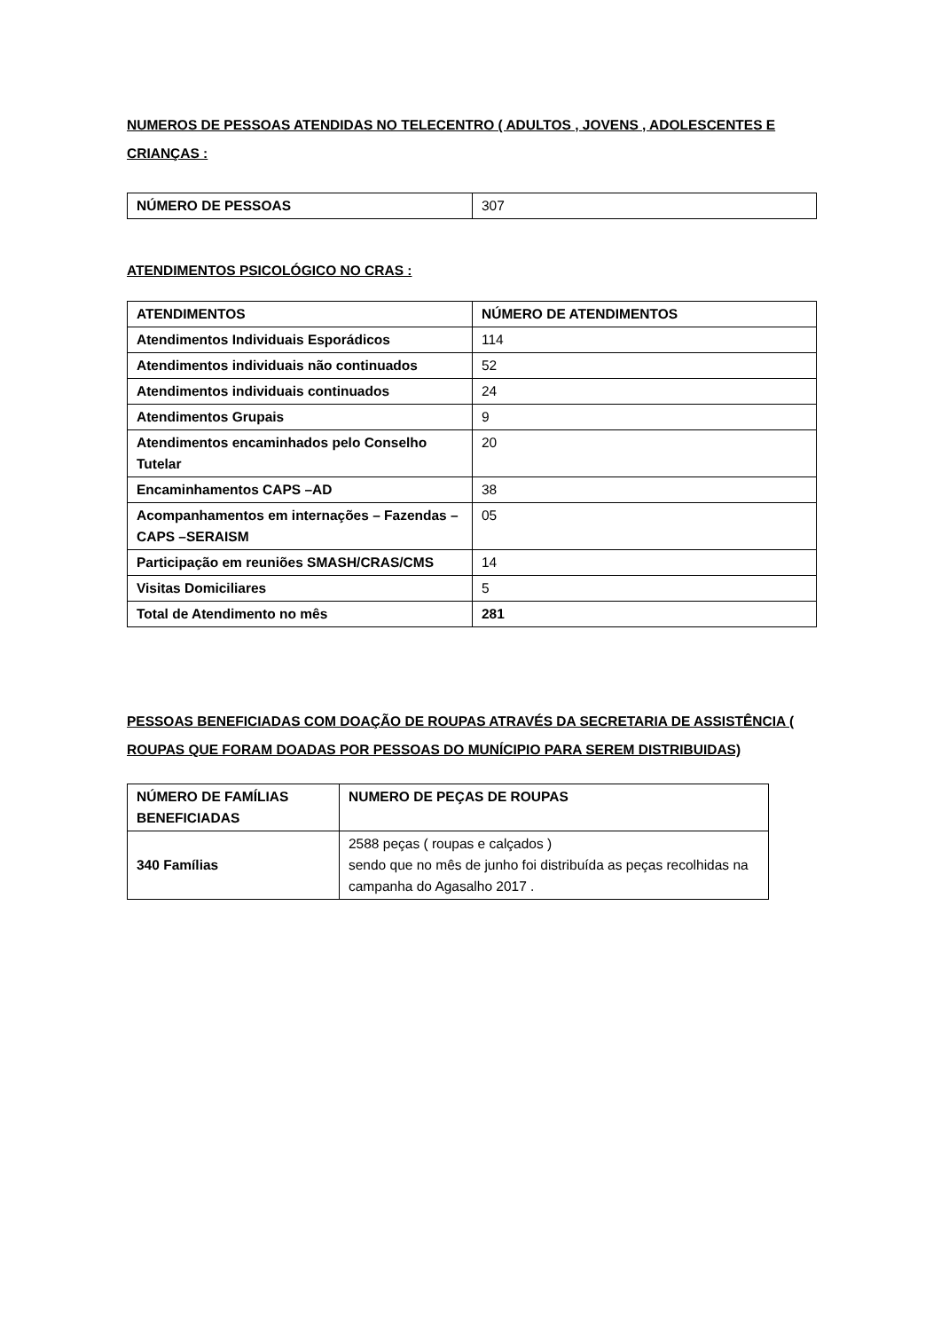NUMEROS DE PESSOAS ATENDIDAS NO TELECENTRO ( ADULTOS , JOVENS , ADOLESCENTES E CRIANÇAS :
| NÚMERO DE PESSOAS | 307 |
ATENDIMENTOS PSICOLÓGICO NO CRAS :
| ATENDIMENTOS | NÚMERO DE ATENDIMENTOS |
| Atendimentos Individuais Esporádicos | 114 |
| Atendimentos individuais não continuados | 52 |
| Atendimentos individuais continuados | 24 |
| Atendimentos Grupais | 9 |
| Atendimentos encaminhados pelo Conselho Tutelar | 20 |
| Encaminhamentos CAPS –AD | 38 |
| Acompanhamentos em internações – Fazendas –CAPS –SERAISM | 05 |
| Participação em reuniões SMASH/CRAS/CMS | 14 |
| Visitas Domiciliares | 5 |
| Total de Atendimento no mês | 281 |
PESSOAS BENEFICIADAS COM DOAÇÃO DE ROUPAS ATRAVÉS DA SECRETARIA DE ASSISTÊNCIA ( ROUPAS QUE FORAM DOADAS POR PESSOAS DO MUNÍCIPIO PARA SEREM DISTRIBUIDAS)
| NÚMERO DE FAMÍLIAS BENEFICIADAS | NUMERO DE PEÇAS DE ROUPAS |
| 340 Famílias | 2588 peças ( roupas e calçados ) sendo que no mês de junho foi distribuída as peças recolhidas na campanha do Agasalho 2017 . |